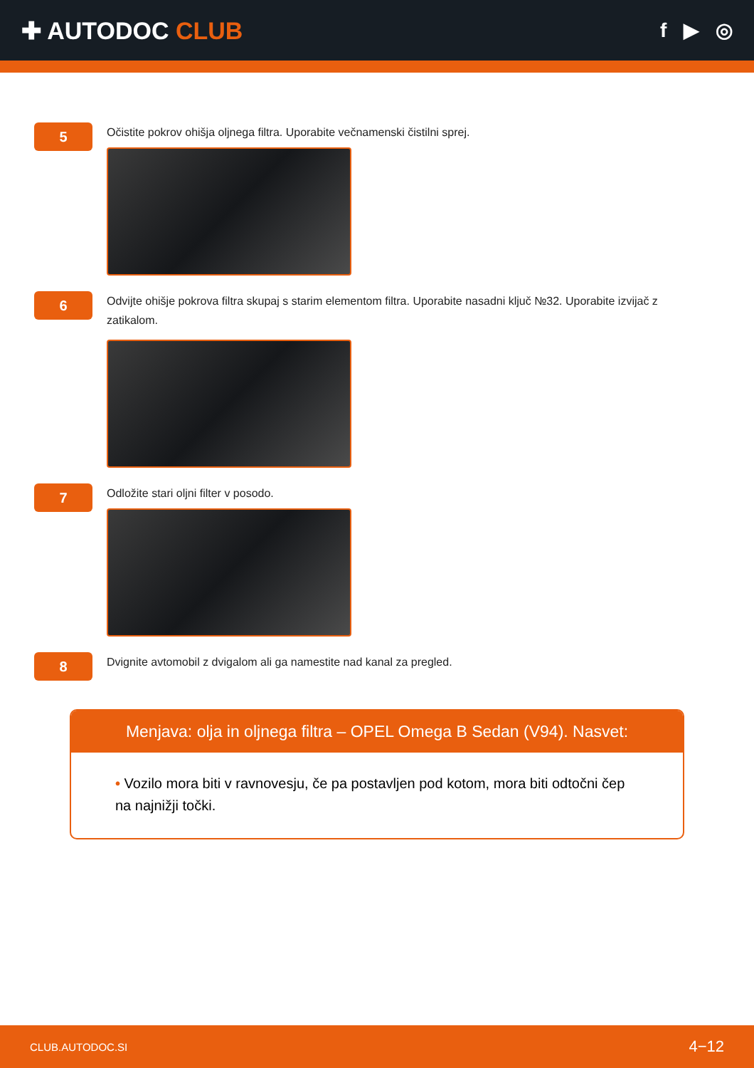✚ AUTODOC CLUB
f ▶ ◎
5
Očistite pokrov ohišja oljnega filtra. Uporabite večnamenski čistilni sprej.
6
Odvijte ohišje pokrova filtra skupaj s starim elementom filtra. Uporabite nasadni ključ №32. Uporabite izvijač z zatikalom.
7
Odložite stari oljni filter v posodo.
8
Dvignite avtomobil z dvigalom ali ga namestite nad kanal za pregled.
Menjava: olja in oljnega filtra – OPEL Omega B Sedan (V94). Nasvet:
• Vozilo mora biti v ravnovesju, če pa postavljen pod kotom, mora biti odtočni čep na najnižji točki.
CLUB.AUTODOC.SI 4−12